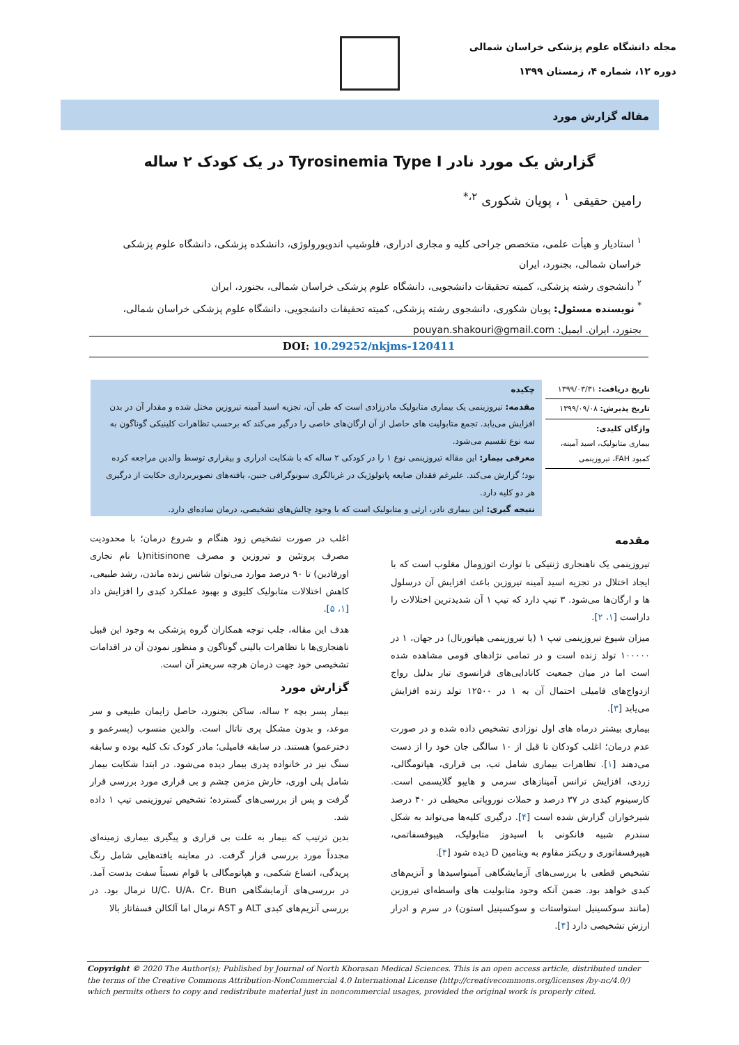مجله دانشگاه علوم پزشکی خراسان شمالی
دوره ۱۲، شماره ۴، زمستان ۱۳۹۹
مقاله گزارش مورد
گزارش یک مورد نادر Tyrosinemia Type I در یک کودک ۲ ساله
رامین حقیقی <sup>۱</sup> ، پویان شکوری <sup>۲،*</sup>
<sup>۱</sup> استادیار و هیأت علمی، متخصص جراحی کلیه و مجاری ادراری، فلوشیپ اندویورولوژی، دانشکده پزشکی، دانشگاه علوم پزشکی خراسان شمالی، بجنورد، ایران
<sup>۲</sup> دانشجوی رشته پزشکی، کمیته تحقیقات دانشجویی، دانشگاه علوم پزشکی خراسان شمالی، بجنورد، ایران
<sup>*</sup> نویسنده مسئول: پویان شکوری، دانشجوی رشته پزشکی، کمیته تحقیقات دانشجویی، دانشگاه علوم پزشکی خراسان شمالی، بجنورد، ایران. ایمیل: pouyan.shakouri@gmail.com
DOI: 10.29252/nkjms-120411
تاریخ دریافت: ۱۳۹۹/۰۳/۳۱
تاریخ پذیرش: ۱۳۹۹/۰۹/۰۸
واژگان کلیدی:
بیماری متابولیک، اسید آمینه، کمبود FAH، تیروزینمی
چکیده
مقدمه: تیروزینمی یک بیماری متابولیک مادرزادی است که طی آن، تجزیه اسید آمینه تیروزین مختل شده و مقدار آن در بدن افزایش می‌یابد. تجمع متابولیت های حاصل از آن ارگان‌های خاصی را درگیر می‌کند که برحسب تظاهرات کلینیکی گوناگون به سه نوع تقسیم می‌شود.
معرفی بیمار: این مقاله تیروزینمی نوع ۱ را در کودکی ۲ ساله که با شکایت ادراری و بیقراری توسط والدین مراجعه کرده بود؛ گزارش می‌کند. علیرغم فقدان ضایعه پاتولوژیک در غربالگری سونوگرافی جنین، یافته‌های تصویربرداری حکایت از درگیری هر دو کلیه دارد.
نتیجه گیری: این بیماری نادر، ارثی و متابولیک است که با وجود چالش‌های تشخیصی، درمان ساده‌ای دارد.
مقدمه
تیروزینمی یک ناهنجاری ژنتیکی با توارث اتوزومال مغلوب است که با ایجاد اختلال در تجزیه اسید آمینه تیروزین باعث افزایش آن درسلول ها و ارگان‌ها می‌شود. ۳ تیپ دارد که تیپ ۱ آن شدیدترین اختلالات را داراست [۱، ۲].
میزان شیوع تیروزینمی تیپ ۱ (یا تیروزینمی هپاتورنال) در جهان، ۱ در ۱۰۰۰۰۰ تولد زنده است و در تمامی نژادهای قومی مشاهده شده است اما در میان جمعیت کانادایی‌های فرانسوی تبار بدلیل رواج ازدواج‌های فامیلی احتمال آن به ۱ در ۱۲۵۰۰ تولد زنده افزایش می‌یابد [۳].
بیماری بیشتر درماه های اول نوزادی تشخیص داده شده و در صورت عدم درمان؛ اغلب کودکان تا قبل از ۱۰ سالگی جان خود را از دست می‌دهند [۱]. تظاهرات بیماری شامل تب، بی قراری، هپاتومگالی، زردی، افزایش ترانس آمینازهای سرمی و هایپو گلایسمی است. کارسینوم کبدی در ۳۷ درصد و حملات نوروپاتی محیطی در ۴۰ درصد شیرخواران گزارش شده است [۴]. درگیری کلیه‌ها می‌تواند به شکل سندرم شبیه فانکونی با اسیدوز متابولیک، هیپوفسفاتمی، هیپرفسفاتوری و ریکتز مقاوم به ویتامین D دیده شود [۴].
تشخیص قطعی با بررسی‌های آزمایشگاهی آمینواسیدها و آنزیم‌های کبدی خواهد بود. ضمن آنکه وجود متابولیت های واسطه‌ای تیروزین (مانند سوکسینیل استواستات و سوکسینیل استون) در سرم و ادرار ارزش تشخیصی دارد [۴].
اغلب در صورت تشخیص زود هنگام و شروع درمان؛ با محدودیت مصرف پروتئین و تیروزین و مصرف nitisinone(با نام تجاری اورفادین) تا ۹۰ درصد موارد می‌توان شانس زنده ماندن، رشد طبیعی، کاهش اختلالات متابولیک کلیوی و بهبود عملکرد کبدی را افزایش داد [۱، ۵].
هدف این مقاله، جلب توجه همکاران گروه پزشکی به وجود این قبیل ناهنجاری‌ها با تظاهرات بالینی گوناگون و منظور نمودن آن در اقدامات تشخیصی خود جهت درمان هرچه سریعتر آن است.
گزارش مورد
بیمار پسر بچه ۲ ساله، ساکن بجنورد، حاصل زایمان طبیعی و سر موعد، و بدون مشکل پری ناتال است. والدین منسوب (پسرعمو و دخترعمو) هستند. در سابقه فامیلی؛ مادر کودک تک کلیه بوده و سابقه سنگ نیز در خانواده پدری بیمار دیده می‌شود. در ابتدا شکایت بیمار شامل پلی اوری، خارش مزمن چشم و بی قراری مورد بررسی قرار گرفت و پس از بررسی‌های گسترده؛ تشخیص تیروزینمی تیپ ۱ داده شد.
بدین ترتیب که بیمار به علت بی قراری و پیگیری بیماری زمینه‌ای مجدداً مورد بررسی قرار گرفت. در معاینه یافته‌هایی شامل رنگ پریدگی، اتساع شکمی، و هپاتومگالی با قوام نسبتاً سفت بدست آمد. در بررسی‌های آزمایشگاهی U/C، U/A، Cr، Bun نرمال بود. در بررسی آنزیم‌های کبدی ALT و AST نرمال اما آلکالن فسفاتاز بالا
Copyright © 2020 The Author(s); Published by Journal of North Khorasan Medical Sciences. This is an open access article, distributed under the terms of the Creative Commons Attribution-NonCommercial 4.0 International License (http://creativecommons.org/licenses /by-nc/4.0/) which permits others to copy and redistribute material just in noncommercial usages, provided the original work is properly cited.